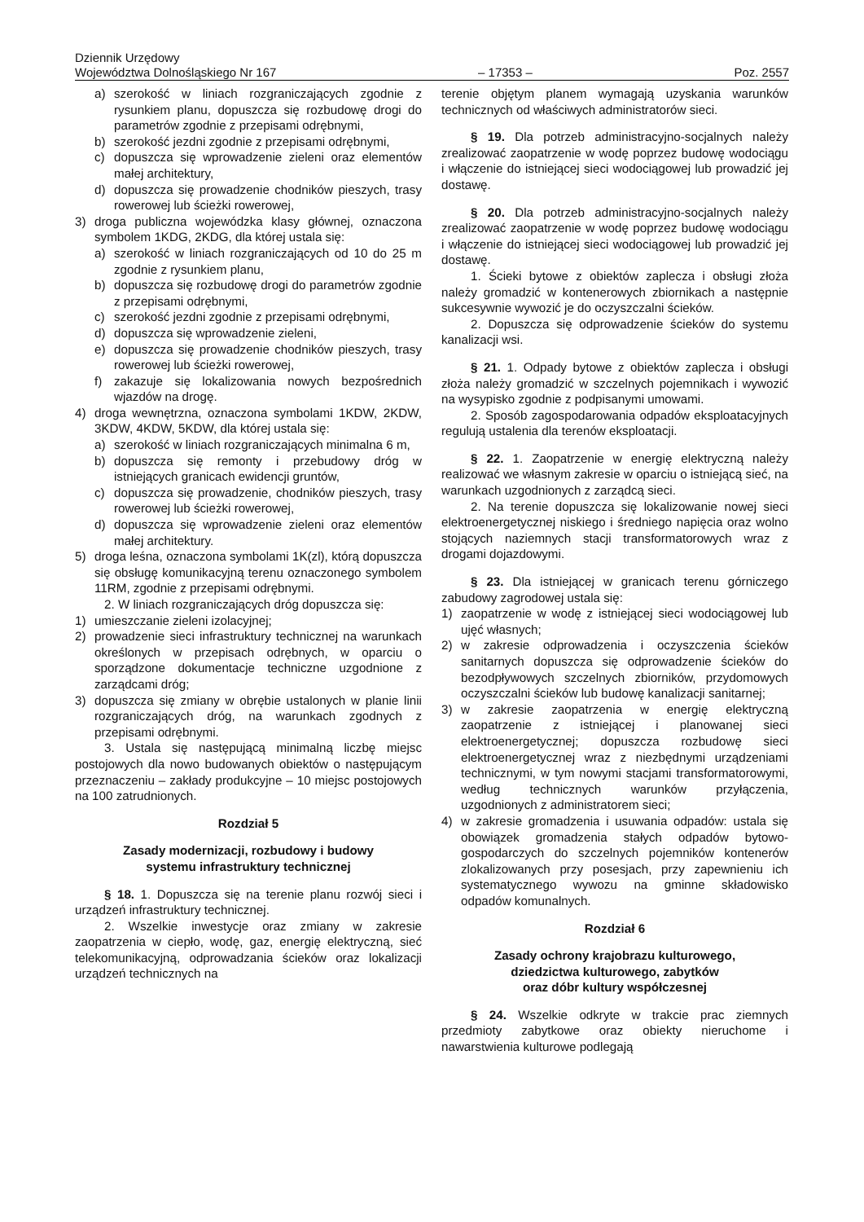Dziennik Urzędowy
Województwa Dolnośląskiego Nr 167 – 17353 – Poz. 2557
a) szerokość w liniach rozgraniczających zgodnie z rysunkiem planu, dopuszcza się rozbudowę drogi do parametrów zgodnie z przepisami odrębnymi,
b) szerokość jezdni zgodnie z przepisami odrębnymi,
c) dopuszcza się wprowadzenie zieleni oraz elementów małej architektury,
d) dopuszcza się prowadzenie chodników pieszych, trasy rowerowej lub ścieżki rowerowej,
3) droga publiczna wojewódzka klasy głównej, oznaczona symbolem 1KDG, 2KDG, dla której ustala się:
a) szerokość w liniach rozgraniczających od 10 do 25 m zgodnie z rysunkiem planu,
b) dopuszcza się rozbudowę drogi do parametrów zgodnie z przepisami odrębnymi,
c) szerokość jezdni zgodnie z przepisami odrębnymi,
d) dopuszcza się wprowadzenie zieleni,
e) dopuszcza się prowadzenie chodników pieszych, trasy rowerowej lub ścieżki rowerowej,
f) zakazuje się lokalizowania nowych bezpośrednich wjazdów na drogę.
4) droga wewnętrzna, oznaczona symbolami 1KDW, 2KDW, 3KDW, 4KDW, 5KDW, dla której ustala się:
a) szerokość w liniach rozgraniczających minimalna 6 m,
b) dopuszcza się remonty i przebudowy dróg w istniejących granicach ewidencji gruntów,
c) dopuszcza się prowadzenie, chodników pieszych, trasy rowerowej lub ścieżki rowerowej,
d) dopuszcza się wprowadzenie zieleni oraz elementów małej architektury.
5) droga leśna, oznaczona symbolami 1K(zl), którą dopuszcza się obsługę komunikacyjną terenu oznaczonego symbolem 11RM, zgodnie z przepisami odrębnymi.
2. W liniach rozgraniczających dróg dopuszcza się:
1) umieszczanie zieleni izolacyjnej;
2) prowadzenie sieci infrastruktury technicznej na warunkach określonych w przepisach odrębnych, w oparciu o sporządzone dokumentacje techniczne uzgodnione z zarządcami dróg;
3) dopuszcza się zmiany w obrębie ustalonych w planie linii rozgraniczających dróg, na warunkach zgodnych z przepisami odrębnymi.
3. Ustala się następującą minimalną liczbę miejsc postojowych dla nowo budowanych obiektów o następującym przeznaczeniu – zakłady produkcyjne – 10 miejsc postojowych na 100 zatrudnionych.
Rozdział 5
Zasady modernizacji, rozbudowy i budowy
systemu infrastruktury technicznej
§ 18. 1. Dopuszcza się na terenie planu rozwój sieci i urządzeń infrastruktury technicznej.
2. Wszelkie inwestycje oraz zmiany w zakresie zaopatrzenia w ciepło, wodę, gaz, energię elektryczną, sieć telekomunikacyjną, odprowadzania ścieków oraz lokalizacji urządzeń technicznych na
terenie objętym planem wymagają uzyskania warunków technicznych od właściwych administratorów sieci.
§ 19. Dla potrzeb administracyjno-socjalnych należy zrealizować zaopatrzenie w wodę poprzez budowę wodociągu i włączenie do istniejącej sieci wodociągowej lub prowadzić jej dostawę.
§ 20. Dla potrzeb administracyjno-socjalnych należy zrealizować zaopatrzenie w wodę poprzez budowę wodociągu i włączenie do istniejącej sieci wodociągowej lub prowadzić jej dostawę.
1. Ścieki bytowe z obiektów zaplecza i obsługi złoża należy gromadzić w kontenerowych zbiornikach a następnie sukcesywnie wywozić je do oczyszczalni ścieków.
2. Dopuszcza się odprowadzenie ścieków do systemu kanalizacji wsi.
§ 21. 1. Odpady bytowe z obiektów zaplecza i obsługi złoża należy gromadzić w szczelnych pojemnikach i wywozić na wysypisko zgodnie z podpisanymi umowami.
2. Sposób zagospodarowania odpadów eksploatacyjnych regulują ustalenia dla terenów eksploatacji.
§ 22. 1. Zaopatrzenie w energię elektryczną należy realizować we własnym zakresie w oparciu o istniejącą sieć, na warunkach uzgodnionych z zarządcą sieci.
2. Na terenie dopuszcza się lokalizowanie nowej sieci elektroenergetycznej niskiego i średniego napięcia oraz wolno stojących naziemnych stacji transformatorowych wraz z drogami dojazdowymi.
§ 23. Dla istniejącej w granicach terenu górniczego zabudowy zagrodowej ustala się:
1) zaopatrzenie w wodę z istniejącej sieci wodociągowej lub ujęć własnych;
2) w zakresie odprowadzenia i oczyszczenia ścieków sanitarnych dopuszcza się odprowadzenie ścieków do bezodpływowych szczelnych zbiorników, przydomowych oczyszczalni ścieków lub budowę kanalizacji sanitarnej;
3) w zakresie zaopatrzenia w energię elektryczną zaopatrzenie z istniejącej i planowanej sieci elektroenergetycznej; dopuszcza rozbudowę sieci elektroenergetycznej wraz z niezbędnymi urządzeniami technicznymi, w tym nowymi stacjami transformatorowymi, według technicznych warunków przyłączenia, uzgodnionych z administratorem sieci;
4) w zakresie gromadzenia i usuwania odpadów: ustala się obowiązek gromadzenia stałych odpadów bytowo-gospodarczych do szczelnych pojemników kontenerów zlokalizowanych przy posesjach, przy zapewnieniu ich systematycznego wywozu na gminne składowisko odpadów komunalnych.
Rozdział 6
Zasady ochrony krajobrazu kulturowego,
dziedzictwa kulturowego, zabytków
oraz dóbr kultury współczesnej
§ 24. Wszelkie odkryte w trakcie prac ziemnych przedmioty zabytkowe oraz obiekty nieruchome i nawarstwienia kulturowe podlegają